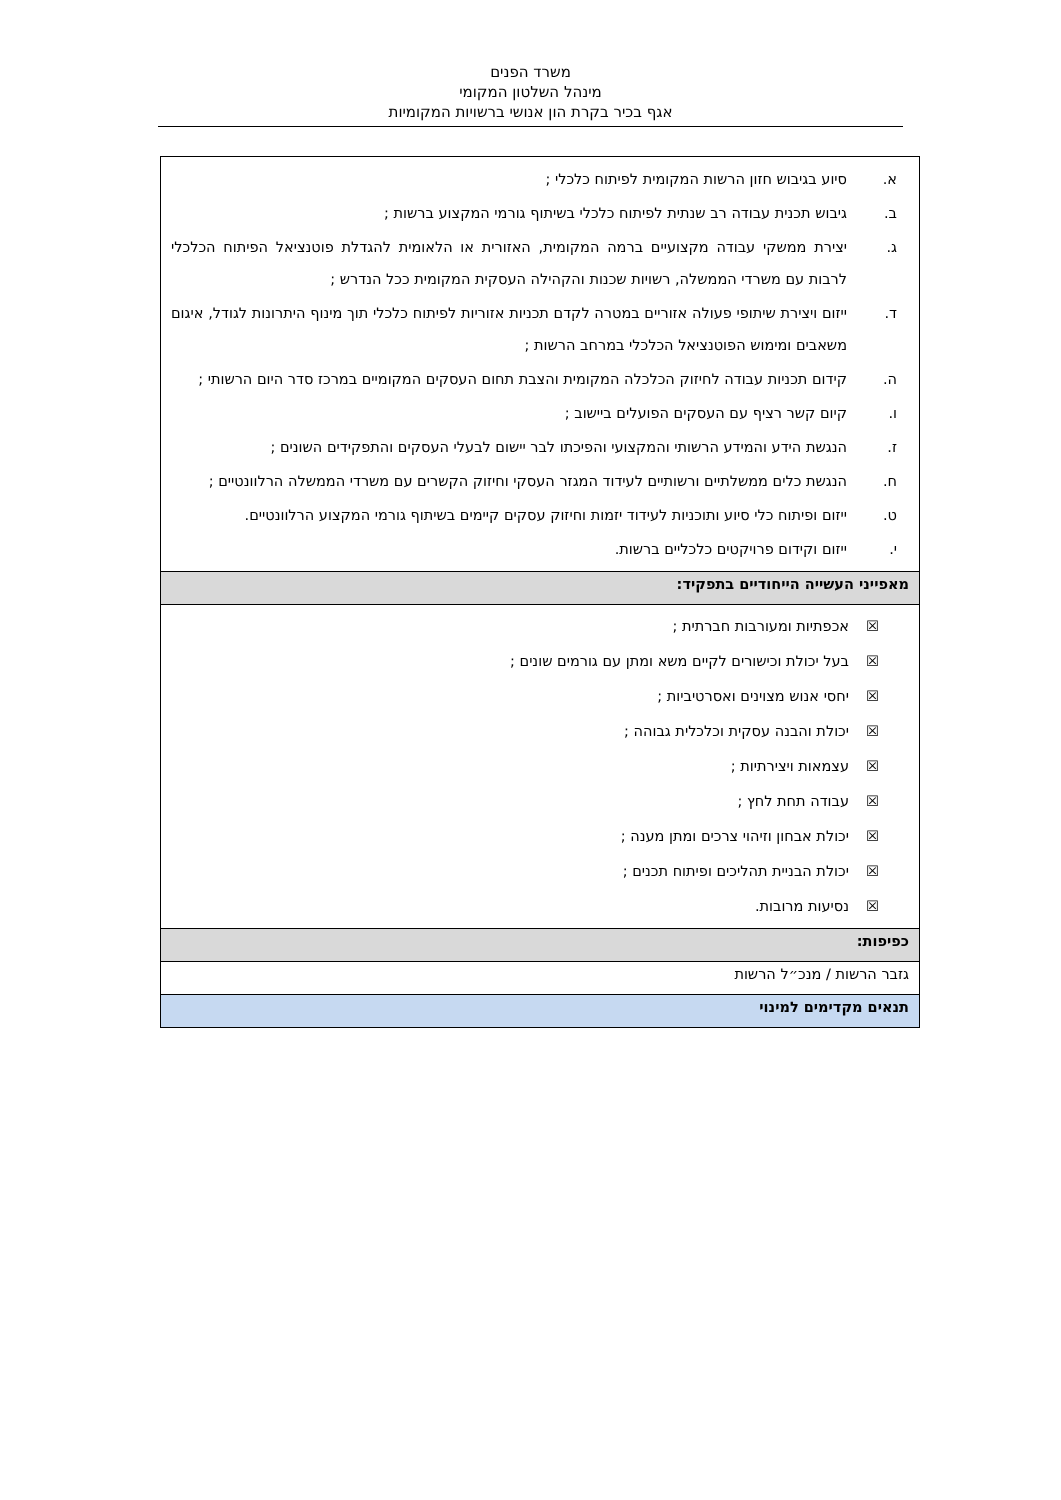משרד הפנים
מינהל השלטון המקומי
אגף בכיר בקרת הון אנושי ברשויות המקומיות
| א. סיוע בגיבוש חזון הרשות המקומית לפיתוח כלכלי ; ב. גיבוש תכנית עבודה רב שנתית לפיתוח כלכלי בשיתוף גורמי המקצוע ברשות ; ג. יצירת ממשקי עבודה מקצועיים ברמה המקומית, האזורית או הלאומית להגדלת פוטנציאל הפיתוח הכלכלי לרבות עם משרדי הממשלה, רשויות שכנות והקהילה העסקית המקומית ככל הנדרש ; ד. ייזום ויצירת שיתופי פעולה אזוריים במטרה לקדם תכניות אזוריות לפיתוח כלכלי תוך מינוף היתרונות לגודל, איגום משאבים ומימוש הפוטנציאל הכלכלי במרחב הרשות ; ה. קידום תכניות עבודה לחיזוק הכלכלה המקומית והצבת תחום העסקים המקומיים במרכז סדר היום הרשותי ; ו. קיום קשר רציף עם העסקים הפועלים ביישוב ; ז. הנגשת הידע והמידע הרשותי והמקצועי והפיכתו לבר יישום לבעלי העסקים והתפקידים השונים ; ח. הנגשת כלים ממשלתיים ורשותיים לעידוד המגזר העסקי וחיזוק הקשרים עם משרדי הממשלה הרלוונטיים ; ט. ייזום ופיתוח כלי סיוע ותוכניות לעידוד יזמות וחיזוק עסקים קיימים בשיתוף גורמי המקצוע הרלוונטיים. י. ייזום וקידום פרויקטים כלכליים ברשות. |
| מאפייני העשייה הייחודיים בתפקיד: |
| ☒ אכפתיות ומעורבות חברתית ; ☒ בעל יכולת וכישורים לקיים משא ומתן עם גורמים שונים ; ☒ יחסי אנוש מצוינים ואסרטיביות ; ☒ יכולת והבנה עסקית וכלכלית גבוהה ; ☒ עצמאות ויצירתיות ; ☒ עבודה תחת לחץ ; ☒ יכולת אבחון וזיהוי צרכים ומתן מענה ; ☒ יכולת הבניית תהליכים ופיתוח תכנים ; ☒ נסיעות מרובות. |
| כפיפות: |
| גזבר הרשות / מנכ״ל הרשות |
| תנאים מקדימים למינוי |